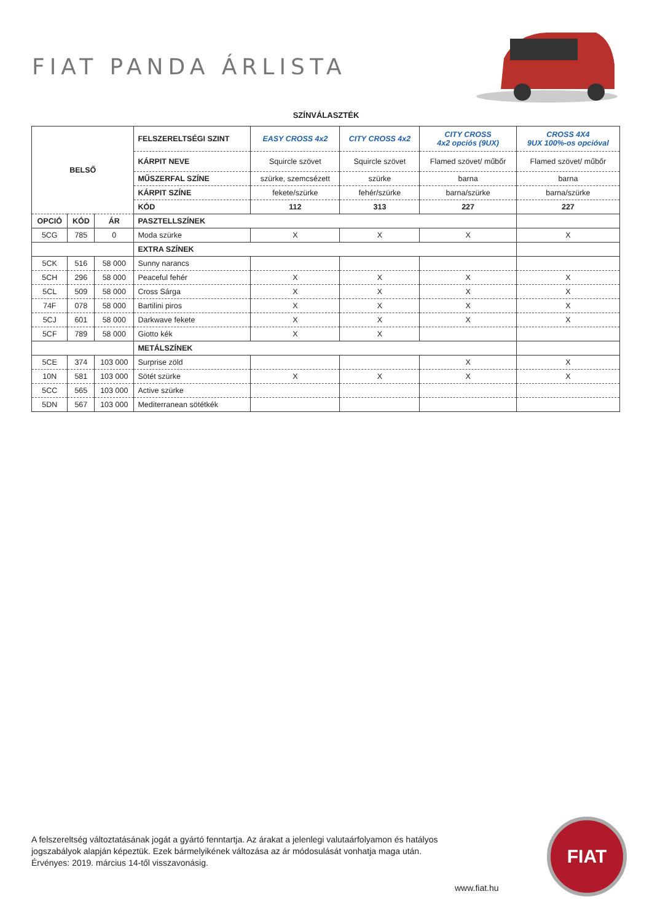FIAT PANDA ÁRLISTA
SZÍNVÁLASZTÉK
| BELSŐ | | | FELSZERELTSÉGI SZINT | EASY CROSS 4x2 | CITY CROSS 4x2 | CITY CROSS 4x2 opciós (9UX) | CROSS 4X4 9UX 100%-os opcióval |
| | | | KÁRPIT NEVE | Squircle szövet | Squircle szövet | Flamed szövet/ műbőr | Flamed szövet/ műbőr |
| | | | MŰSZERFAL SZÍNE | szürke, szemcsézett | szürke | barna | barna |
| | | | KÁRPIT SZÍNE | fekete/szürke | fehér/szürke | barna/szürke | barna/szürke |
| | | | KÓD | 112 | 313 | 227 | 227 |
| OPCIÓ | KÓD | ÁR | PASZTELLSZÍNEK | | | | |
| 5CG | 785 | 0 | Moda szürke | X | X | X | X |
| | | | EXTRA SZÍNEK | | | | |
| 5CK | 516 | 58 000 | Sunny narancs | | | | |
| 5CH | 296 | 58 000 | Peaceful fehér | X | X | X | X |
| 5CL | 509 | 58 000 | Cross Sárga | X | X | X | X |
| 74F | 078 | 58 000 | Bartilini piros | X | X | X | X |
| 5CJ | 601 | 58 000 | Darkwave fekete | X | X | X | X |
| 5CF | 789 | 58 000 | Giotto kék | X | X | | |
| | | | METÁLSZÍNEK | | | | |
| 5CE | 374 | 103 000 | Surprise zöld | | | X | X |
| 10N | 581 | 103 000 | Sötét szürke | X | X | X | X |
| 5CC | 565 | 103 000 | Active szürke | | | | |
| 5DN | 567 | 103 000 | Mediterranean sötétkék | | | | |
A felszereltség változtatásának jogát a gyártó fenntartja. Az árakat a jelenlegi valutaárfolyamon és hatályos jogszabályok alapján képeztük. Ezek bármelyikének változása az ár módosulását vonhatja maga után.
Érvényes: 2019. március 14-től visszavonásig.
www.fiat.hu
FIAT